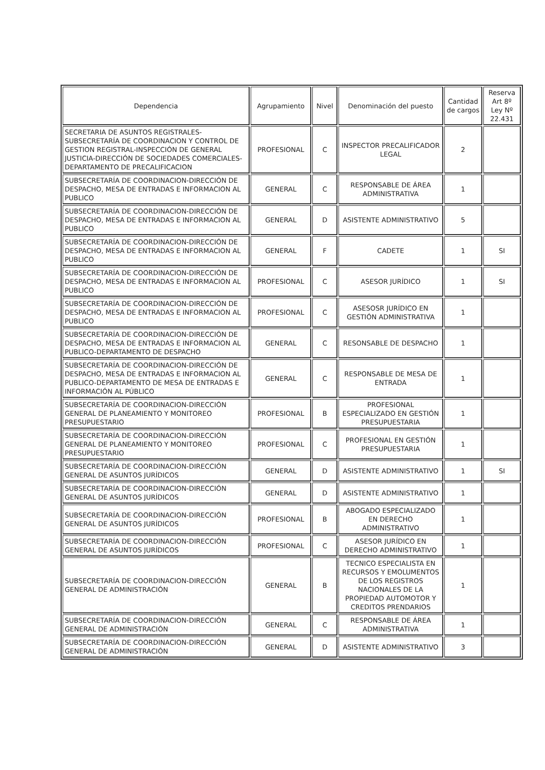| Dependencia | Agrupamiento | Nivel | Denominación del puesto | Cantidad de cargos | Reserva Art 8º Ley Nº 22.431 |
| --- | --- | --- | --- | --- | --- |
| SECRETARIA DE ASUNTOS REGISTRALES-SUBSECRETARÍA DE COORDINACION Y CONTROL DE GESTION REGISTRAL-INSPECCIÓN DE GENERAL JUSTICIA-DIRECCIÓN DE SOCIEDADES COMERCIALES-DEPARTAMENTO DE PRECALIFICACION | PROFESIONAL | C | INSPECTOR PRECALIFICADOR LEGAL | 2 | |
| SUBSECRETARÍA DE COORDINACION-DIRECCIÓN DE DESPACHO, MESA DE ENTRADAS E INFORMACION AL PUBLICO | GENERAL | C | RESPONSABLE DE ÁREA ADMINISTRATIVA | 1 | |
| SUBSECRETARÍA DE COORDINACION-DIRECCIÓN DE DESPACHO, MESA DE ENTRADAS E INFORMACION AL PUBLICO | GENERAL | D | ASISTENTE ADMINISTRATIVO | 5 | |
| SUBSECRETARÍA DE COORDINACION-DIRECCIÓN DE DESPACHO, MESA DE ENTRADAS E INFORMACION AL PUBLICO | GENERAL | F | CADETE | 1 | SI |
| SUBSECRETARÍA DE COORDINACION-DIRECCIÓN DE DESPACHO, MESA DE ENTRADAS E INFORMACION AL PUBLICO | PROFESIONAL | C | ASESOR JURÍDICO | 1 | SI |
| SUBSECRETARÍA DE COORDINACION-DIRECCIÓN DE DESPACHO, MESA DE ENTRADAS E INFORMACION AL PUBLICO | PROFESIONAL | C | ASESOSR JURÍDICO EN GESTIÓN ADMINISTRATIVA | 1 | |
| SUBSECRETARÍA DE COORDINACION-DIRECCIÓN DE DESPACHO, MESA DE ENTRADAS E INFORMACION AL PUBLICO-DEPARTAMENTO DE DESPACHO | GENERAL | C | RESONSABLE DE DESPACHO | 1 | |
| SUBSECRETARÍA DE COORDINACION-DIRECCIÓN DE DESPACHO, MESA DE ENTRADAS E INFORMACION AL PUBLICO-DEPARTAMENTO DE MESA DE ENTRADAS E INFORMACIÓN AL PÚBLICO | GENERAL | C | RESPONSABLE DE MESA DE ENTRADA | 1 | |
| SUBSECRETARÍA DE COORDINACION-DIRECCIÓN GENERAL DE PLANEAMIENTO Y MONITOREO PRESUPUESTARIO | PROFESIONAL | B | PROFESIONAL ESPECIALIZADO EN GESTIÓN PRESUPUESTARIA | 1 | |
| SUBSECRETARÍA DE COORDINACION-DIRECCIÓN GENERAL DE PLANEAMIENTO Y MONITOREO PRESUPUESTARIO | PROFESIONAL | C | PROFESIONAL EN GESTIÓN PRESUPUESTARIA | 1 | |
| SUBSECRETARÍA DE COORDINACION-DIRECCIÓN GENERAL DE ASUNTOS JURÍDICOS | GENERAL | D | ASISTENTE ADMINISTRATIVO | 1 | SI |
| SUBSECRETARÍA DE COORDINACION-DIRECCIÓN GENERAL DE ASUNTOS JURÍDICOS | GENERAL | D | ASISTENTE ADMINISTRATIVO | 1 | |
| SUBSECRETARÍA DE COORDINACION-DIRECCIÓN GENERAL DE ASUNTOS JURÍDICOS | PROFESIONAL | B | ABOGADO ESPECIALIZADO EN DERECHO ADMINISTRATIVO | 1 | |
| SUBSECRETARÍA DE COORDINACION-DIRECCIÓN GENERAL DE ASUNTOS JURÍDICOS | PROFESIONAL | C | ASESOR JURÍDICO EN DERECHO ADMINISTRATIVO | 1 | |
| SUBSECRETARÍA DE COORDINACION-DIRECCIÓN GENERAL DE ADMINISTRACIÓN | GENERAL | B | TECNICO ESPECIALISTA EN RECURSOS Y EMOLUMENTOS DE LOS REGISTROS NACIONALES DE LA PROPIEDAD AUTOMOTOR Y CREDITOS PRENDARIOS | 1 | |
| SUBSECRETARÍA DE COORDINACION-DIRECCIÓN GENERAL DE ADMINISTRACIÓN | GENERAL | C | RESPONSABLE DE ÁREA ADMINISTRATIVA | 1 | |
| SUBSECRETARÍA DE COORDINACION-DIRECCIÓN GENERAL DE ADMINISTRACIÓN | GENERAL | D | ASISTENTE ADMINISTRATIVO | 3 | |